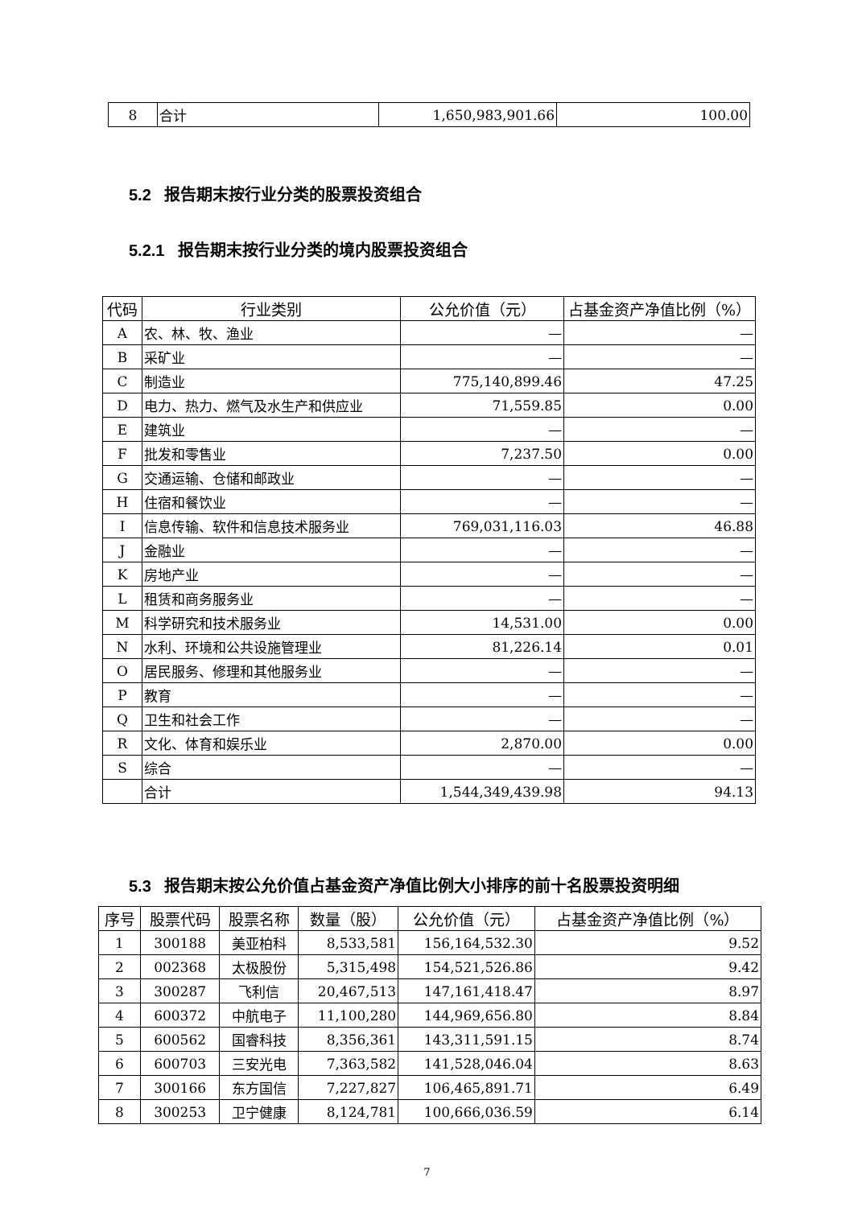| 8 | 合计 | 1,650,983,901.66 | 100.00 |
5.2 报告期末按行业分类的股票投资组合
5.2.1 报告期末按行业分类的境内股票投资组合
| 代码 | 行业类别 | 公允价值（元） | 占基金资产净值比例（%） |
| --- | --- | --- | --- |
| A | 农、林、牧、渔业 | — | — |
| B | 采矿业 | — | — |
| C | 制造业 | 775,140,899.46 | 47.25 |
| D | 电力、热力、燃气及水生产和供应业 | 71,559.85 | 0.00 |
| E | 建筑业 | — | — |
| F | 批发和零售业 | 7,237.50 | 0.00 |
| G | 交通运输、仓储和邮政业 | — | — |
| H | 住宿和餐饮业 | — | — |
| I | 信息传输、软件和信息技术服务业 | 769,031,116.03 | 46.88 |
| J | 金融业 | — | — |
| K | 房地产业 | — | — |
| L | 租赁和商务服务业 | — | — |
| M | 科学研究和技术服务业 | 14,531.00 | 0.00 |
| N | 水利、环境和公共设施管理业 | 81,226.14 | 0.01 |
| O | 居民服务、修理和其他服务业 | — | — |
| P | 教育 | — | — |
| Q | 卫生和社会工作 | — | — |
| R | 文化、体育和娱乐业 | 2,870.00 | 0.00 |
| S | 综合 | — | — |
| | 合计 | 1,544,349,439.98 | 94.13 |
5.3 报告期末按公允价值占基金资产净值比例大小排序的前十名股票投资明细
| 序号 | 股票代码 | 股票名称 | 数量（股） | 公允价值（元） | 占基金资产净值比例（%） |
| --- | --- | --- | --- | --- | --- |
| 1 | 300188 | 美亚柏科 | 8,533,581 | 156,164,532.30 | 9.52 |
| 2 | 002368 | 太极股份 | 5,315,498 | 154,521,526.86 | 9.42 |
| 3 | 300287 | 飞利信 | 20,467,513 | 147,161,418.47 | 8.97 |
| 4 | 600372 | 中航电子 | 11,100,280 | 144,969,656.80 | 8.84 |
| 5 | 600562 | 国睿科技 | 8,356,361 | 143,311,591.15 | 8.74 |
| 6 | 600703 | 三安光电 | 7,363,582 | 141,528,046.04 | 8.63 |
| 7 | 300166 | 东方国信 | 7,227,827 | 106,465,891.71 | 6.49 |
| 8 | 300253 | 卫宁健康 | 8,124,781 | 100,666,036.59 | 6.14 |
7